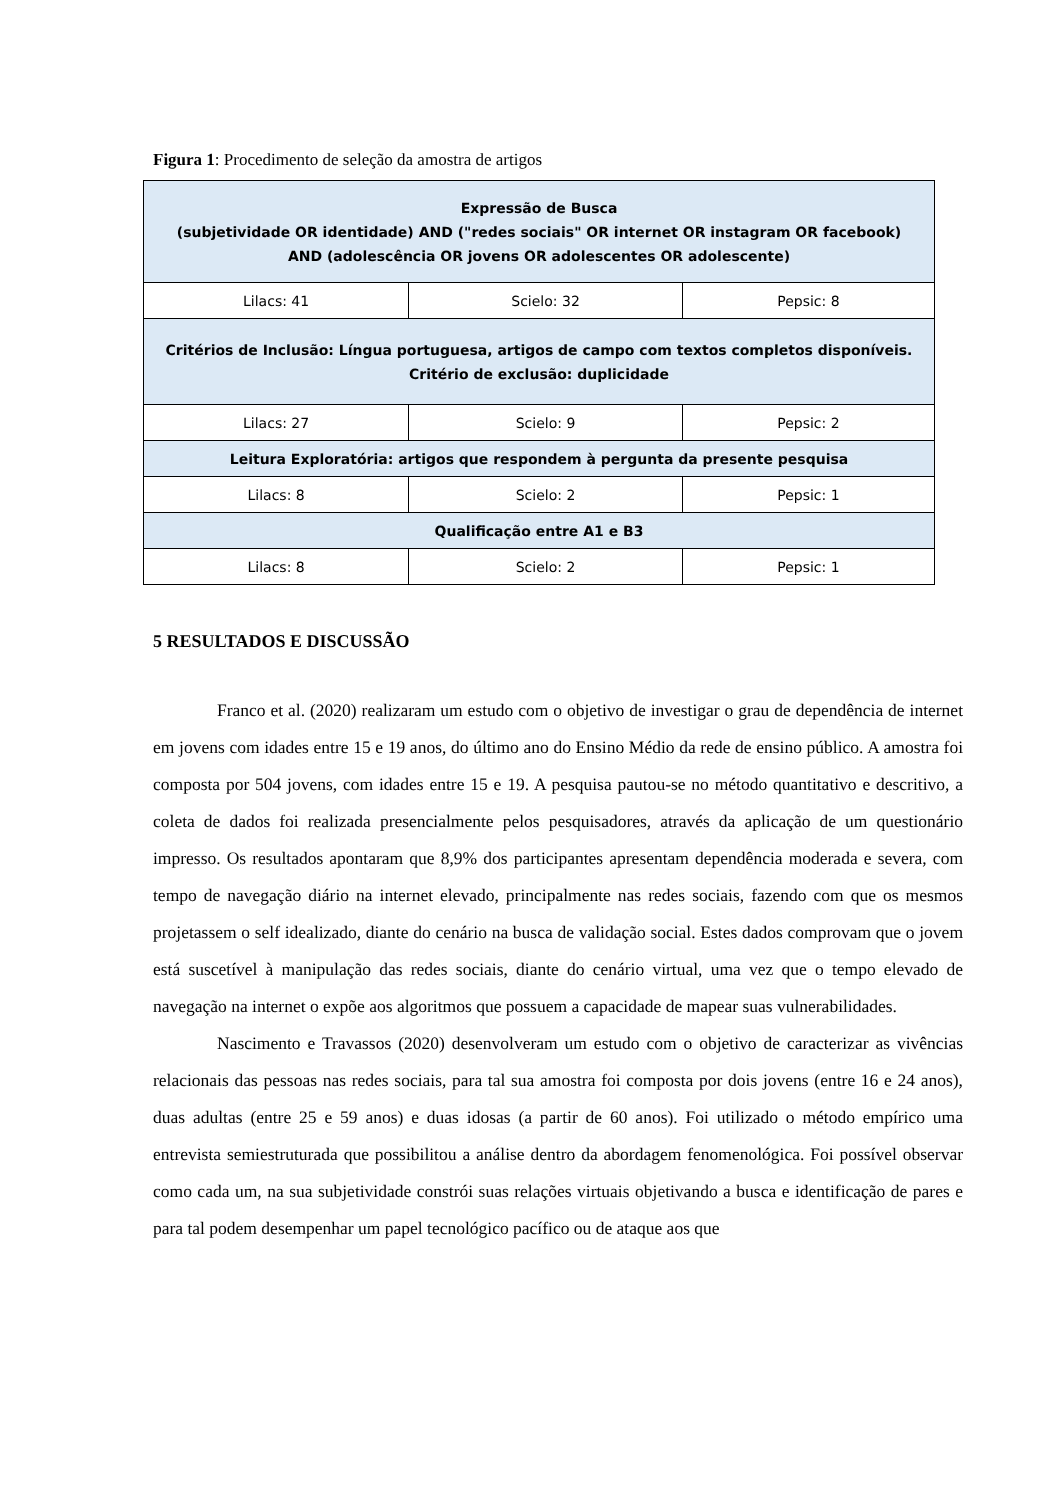Figura 1: Procedimento de seleção da amostra de artigos
| Expressão de Busca (subjetividade OR identidade) AND ("redes sociais" OR internet OR instagram OR facebook) AND (adolescência OR jovens OR adolescentes OR adolescente) | | |
| Lilacs: 41 | Scielo: 32 | Pepsic: 8 |
| Critérios de Inclusão: Língua portuguesa, artigos de campo com textos completos disponíveis. Critério de exclusão: duplicidade | | |
| Lilacs: 27 | Scielo: 9 | Pepsic: 2 |
| Leitura Exploratória: artigos que respondem à pergunta da presente pesquisa | | |
| Lilacs: 8 | Scielo: 2 | Pepsic: 1 |
| Qualificação entre A1 e B3 | | |
| Lilacs: 8 | Scielo: 2 | Pepsic: 1 |
5 RESULTADOS E DISCUSSÃO
Franco et al. (2020) realizaram um estudo com o objetivo de investigar o grau de dependência de internet em jovens com idades entre 15 e 19 anos, do último ano do Ensino Médio da rede de ensino público. A amostra foi composta por 504 jovens, com idades entre 15 e 19. A pesquisa pautou-se no método quantitativo e descritivo, a coleta de dados foi realizada presencialmente pelos pesquisadores, através da aplicação de um questionário impresso. Os resultados apontaram que 8,9% dos participantes apresentam dependência moderada e severa, com tempo de navegação diário na internet elevado, principalmente nas redes sociais, fazendo com que os mesmos projetassem o self idealizado, diante do cenário na busca de validação social. Estes dados comprovam que o jovem está suscetível à manipulação das redes sociais, diante do cenário virtual, uma vez que o tempo elevado de navegação na internet o expõe aos algoritmos que possuem a capacidade de mapear suas vulnerabilidades.
Nascimento e Travassos (2020) desenvolveram um estudo com o objetivo de caracterizar as vivências relacionais das pessoas nas redes sociais, para tal sua amostra foi composta por dois jovens (entre 16 e 24 anos), duas adultas (entre 25 e 59 anos) e duas idosas (a partir de 60 anos). Foi utilizado o método empírico uma entrevista semiestruturada que possibilitou a análise dentro da abordagem fenomenológica. Foi possível observar como cada um, na sua subjetividade constrói suas relações virtuais objetivando a busca e identificação de pares e para tal podem desempenhar um papel tecnológico pacífico ou de ataque aos que